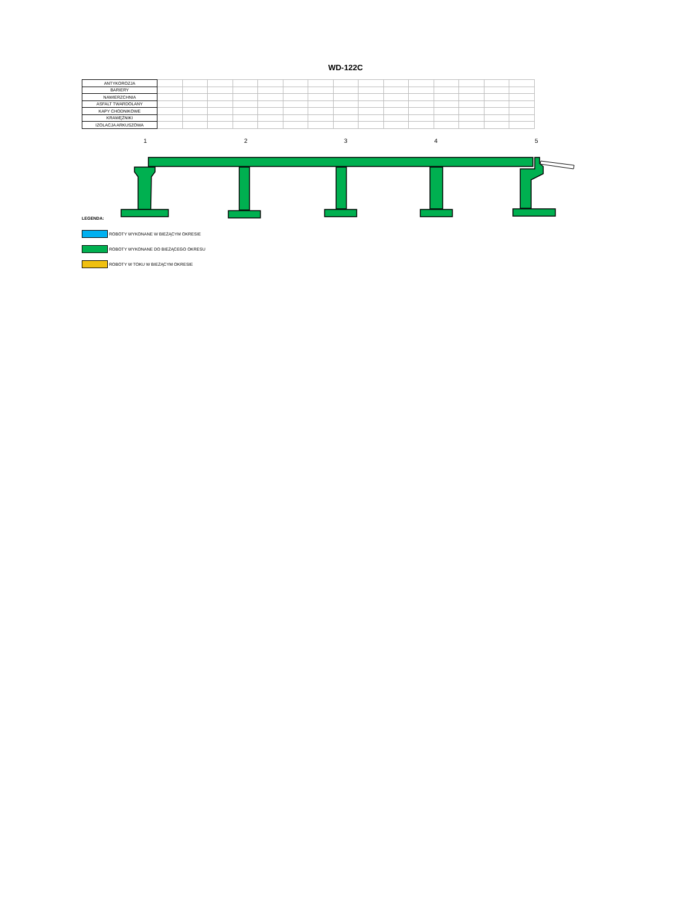WD-122C
| ANTYKOROZJA | | | | | | | | | | | | | | | |
| BARIERY | | | | | | | | | | | | | | | |
| NAWIERZCHNIA | | | | | | | | | | | | | | | |
| ASFALT TWARDOLANY | | | | | | | | | | | | | | | |
| KAPY CHODNIKOWE | | | | | | | | | | | | | | | |
| KRAWĘŻNIKI | | | | | | | | | | | | | | | |
| IZOLACJA ARKUSZOWA | | | | | | | | | | | | | | | |
1 2 3 4 5
LEGENDA:
ROBOTY WYKONANE W BIEŻĄCYM OKRESIE
ROBOTY WYKONANE DO BIEŻĄCEGO OKRESU
ROBOTY W TOKU W BIEŻĄCYM OKRESIE